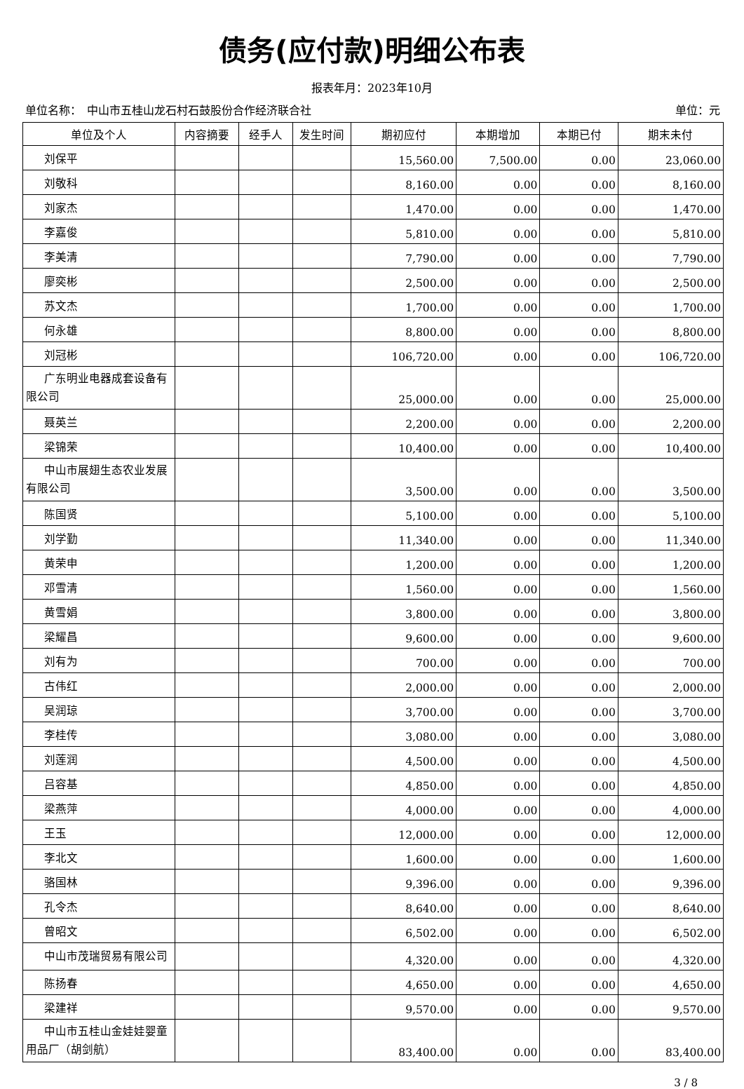债务(应付款)明细公布表
报表年月：2023年10月
单位名称：　中山市五桂山龙石村石鼓股份合作经济联合社 单位：元
| 单位及个人 | 内容摘要 | 经手人 | 发生时间 | 期初应付 | 本期增加 | 本期已付 | 期末未付 |
| --- | --- | --- | --- | --- | --- | --- | --- |
| 刘保平 | | | | 15,560.00 | 7,500.00 | 0.00 | 23,060.00 |
| 刘敬科 | | | | 8,160.00 | 0.00 | 0.00 | 8,160.00 |
| 刘家杰 | | | | 1,470.00 | 0.00 | 0.00 | 1,470.00 |
| 李嘉俊 | | | | 5,810.00 | 0.00 | 0.00 | 5,810.00 |
| 李美清 | | | | 7,790.00 | 0.00 | 0.00 | 7,790.00 |
| 廖奕彬 | | | | 2,500.00 | 0.00 | 0.00 | 2,500.00 |
| 苏文杰 | | | | 1,700.00 | 0.00 | 0.00 | 1,700.00 |
| 何永雄 | | | | 8,800.00 | 0.00 | 0.00 | 8,800.00 |
| 刘冠彬 | | | | 106,720.00 | 0.00 | 0.00 | 106,720.00 |
| 广东明业电器成套设备有限公司 | | | | 25,000.00 | 0.00 | 0.00 | 25,000.00 |
| 聂英兰 | | | | 2,200.00 | 0.00 | 0.00 | 2,200.00 |
| 梁锦荣 | | | | 10,400.00 | 0.00 | 0.00 | 10,400.00 |
| 中山市展翅生态农业发展有限公司 | | | | 3,500.00 | 0.00 | 0.00 | 3,500.00 |
| 陈国贤 | | | | 5,100.00 | 0.00 | 0.00 | 5,100.00 |
| 刘学勤 | | | | 11,340.00 | 0.00 | 0.00 | 11,340.00 |
| 黄荣申 | | | | 1,200.00 | 0.00 | 0.00 | 1,200.00 |
| 邓雪清 | | | | 1,560.00 | 0.00 | 0.00 | 1,560.00 |
| 黄雪娟 | | | | 3,800.00 | 0.00 | 0.00 | 3,800.00 |
| 梁耀昌 | | | | 9,600.00 | 0.00 | 0.00 | 9,600.00 |
| 刘有为 | | | | 700.00 | 0.00 | 0.00 | 700.00 |
| 古伟红 | | | | 2,000.00 | 0.00 | 0.00 | 2,000.00 |
| 吴润琼 | | | | 3,700.00 | 0.00 | 0.00 | 3,700.00 |
| 李桂传 | | | | 3,080.00 | 0.00 | 0.00 | 3,080.00 |
| 刘莲润 | | | | 4,500.00 | 0.00 | 0.00 | 4,500.00 |
| 吕容基 | | | | 4,850.00 | 0.00 | 0.00 | 4,850.00 |
| 梁燕萍 | | | | 4,000.00 | 0.00 | 0.00 | 4,000.00 |
| 王玉 | | | | 12,000.00 | 0.00 | 0.00 | 12,000.00 |
| 李北文 | | | | 1,600.00 | 0.00 | 0.00 | 1,600.00 |
| 骆国林 | | | | 9,396.00 | 0.00 | 0.00 | 9,396.00 |
| 孔令杰 | | | | 8,640.00 | 0.00 | 0.00 | 8,640.00 |
| 曾昭文 | | | | 6,502.00 | 0.00 | 0.00 | 6,502.00 |
| 中山市茂瑞贸易有限公司 | | | | 4,320.00 | 0.00 | 0.00 | 4,320.00 |
| 陈扬春 | | | | 4,650.00 | 0.00 | 0.00 | 4,650.00 |
| 梁建祥 | | | | 9,570.00 | 0.00 | 0.00 | 9,570.00 |
| 中山市五桂山金娃娃婴童用品厂（胡剑航） | | | | 83,400.00 | 0.00 | 0.00 | 83,400.00 |
3 / 8